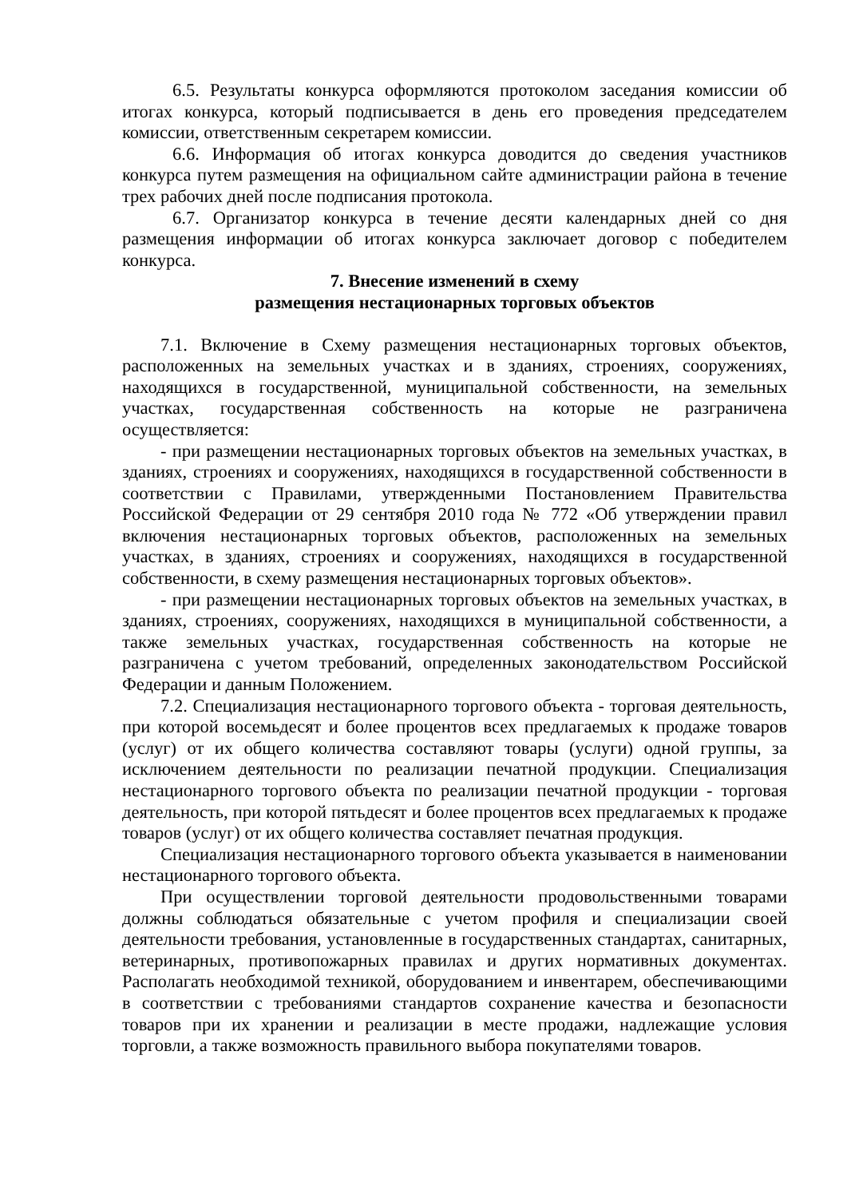6.5. Результаты конкурса оформляются протоколом заседания комиссии об итогах конкурса, который подписывается в день его проведения председателем комиссии, ответственным секретарем комиссии.
6.6. Информация об итогах конкурса доводится до сведения участников конкурса путем размещения на официальном сайте администрации района в течение трех рабочих дней после подписания протокола.
6.7. Организатор конкурса в течение десяти календарных дней со дня размещения информации об итогах конкурса заключает договор с победителем конкурса.
7. Внесение изменений в схему
размещения нестационарных торговых объектов
7.1. Включение в Схему размещения нестационарных торговых объектов, расположенных на земельных участках и в зданиях, строениях, сооружениях, находящихся в государственной, муниципальной собственности, на земельных участках, государственная собственность на которые не разграничена осуществляется:
- при размещении нестационарных торговых объектов на земельных участках, в зданиях, строениях и сооружениях, находящихся в государственной собственности в соответствии с Правилами, утвержденными Постановлением Правительства Российской Федерации от 29 сентября 2010 года № 772 «Об утверждении правил включения нестационарных торговых объектов, расположенных на земельных участках, в зданиях, строениях и сооружениях, находящихся в государственной собственности, в схему размещения нестационарных торговых объектов».
- при размещении нестационарных торговых объектов на земельных участках, в зданиях, строениях, сооружениях, находящихся в муниципальной собственности, а также земельных участках, государственная собственность на которые не разграничена с учетом требований, определенных законодательством Российской Федерации и данным Положением.
7.2. Специализация нестационарного торгового объекта - торговая деятельность, при которой восемьдесят и более процентов всех предлагаемых к продаже товаров (услуг) от их общего количества составляют товары (услуги) одной группы, за исключением деятельности по реализации печатной продукции. Специализация нестационарного торгового объекта по реализации печатной продукции - торговая деятельность, при которой пятьдесят и более процентов всех предлагаемых к продаже товаров (услуг) от их общего количества составляет печатная продукция.
Специализация нестационарного торгового объекта указывается в наименовании нестационарного торгового объекта.
При осуществлении торговой деятельности продовольственными товарами должны соблюдаться обязательные с учетом профиля и специализации своей деятельности требования, установленные в государственных стандартах, санитарных, ветеринарных, противопожарных правилах и других нормативных документах. Располагать необходимой техникой, оборудованием и инвентарем, обеспечивающими в соответствии с требованиями стандартов сохранение качества и безопасности товаров при их хранении и реализации в месте продажи, надлежащие условия торговли, а также возможность правильного выбора покупателями товаров.